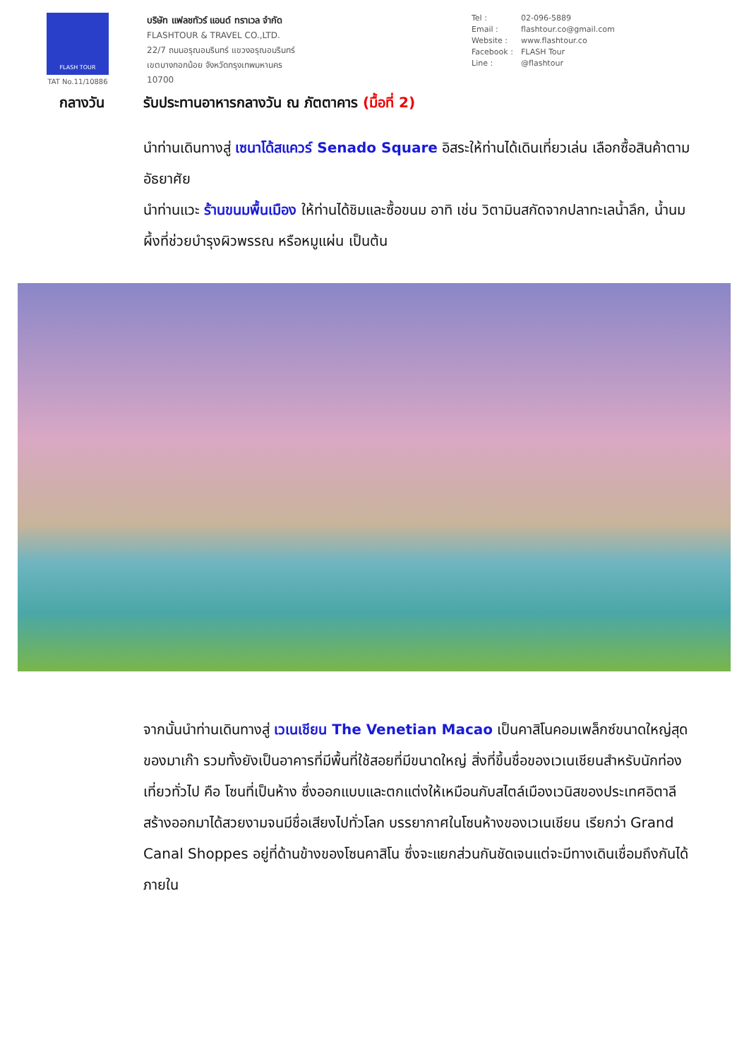FLASH TOUR
TAT No.11/10886
บริษัท แฟลชทัวร์ แอนด์ ทราเวล จำกัด
FLASHTOUR & TRAVEL CO.,LTD.
22/7 ถนนอรุณอมรินทร์ แขวงอรุณอมรินทร์
เขตบางกอกน้อย จังหวัดกรุงเทพมหานคร
10700
Tel : 02-096-5889
Email : flashtour.co@gmail.com
Website : www.flashtour.co
Facebook : FLASH Tour
Line : @flashtour
กลางวัน รับประทานอาหารกลางวัน ณ ภัตตาคาร (มื้อที่ 2)
นำท่านเดินทางสู่ เซนาโด้สแควร์ Senado Square อิสระให้ท่านได้เดินเที่ยวเล่น เลือกซื้อสินค้าตามอัธยาศัย
นำท่านแวะ ร้านขนมพื้นเมือง ให้ท่านได้ชิมและซื้อขนม อาทิ เช่น วิตามินสกัดจากปลาทะเลน้ำลึก, น้ำนมผึ้งที่ช่วยบำรุงผิวพรรณ หรือหมูแผ่น เป็นต้น
จากนั้นนำท่านเดินทางสู่ เวเนเชียน The Venetian Macao เป็นคาสิโนคอมเพล็กซ์ขนาดใหญ่สุดของมาเก๊า รวมทั้งยังเป็นอาคารที่มีพื้นที่ใช้สอยที่มีขนาดใหญ่ สิ่งที่ขึ้นชื่อของเวเนเชียนสำหรับนักท่องเที่ยวทั่วไป คือ โซนที่เป็นห้าง ซึ่งออกแบบและตกแต่งให้เหมือนกับสไตล์เมืองเวนิสของประเทศอิตาลี สร้างออกมาได้สวยงามจนมีชื่อเสียงไปทั่วโลก บรรยากาศในโซนห้างของเวเนเชียน เรียกว่า Grand Canal Shoppes อยู่ที่ด้านข้างของโซนคาสิโน ซึ่งจะแยกส่วนกันชัดเจนแต่จะมีทางเดินเชื่อมถึงกันได้ ภายใน